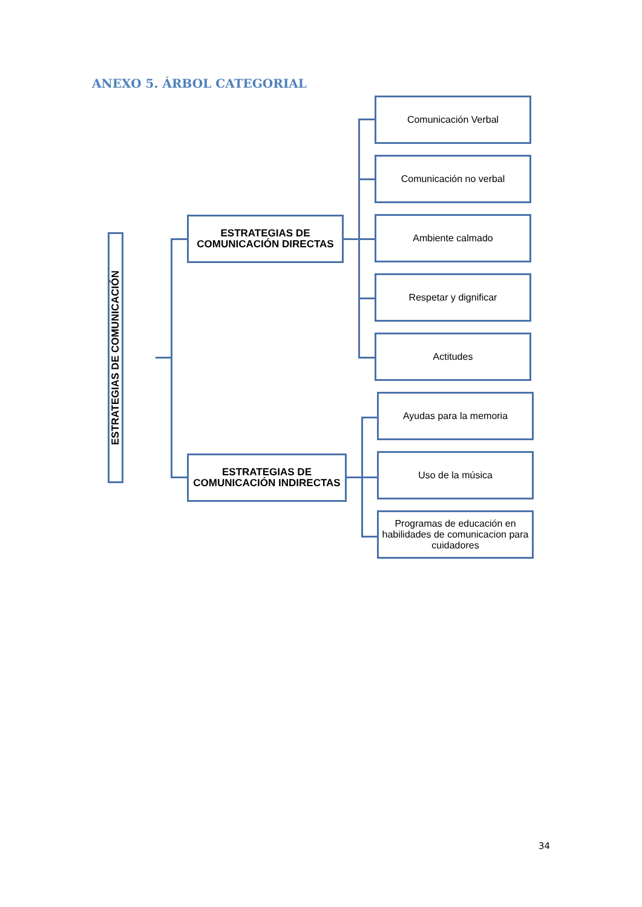ANEXO 5. ÁRBOL CATEGORIAL
ESTRATEGIAS DE COMUNICACIÓN
ESTRATEGIAS DE
COMUNICACIÓN DIRECTAS
ESTRATEGIAS DE
COMUNICACIÓN INDIRECTAS
Comunicación Verbal
Comunicación no verbal
Ambiente calmado
Respetar y dignificar
Actitudes
Ayudas para la memoria
Uso de la música
Programas de educación en habilidades de comunicacion para cuidadores
34